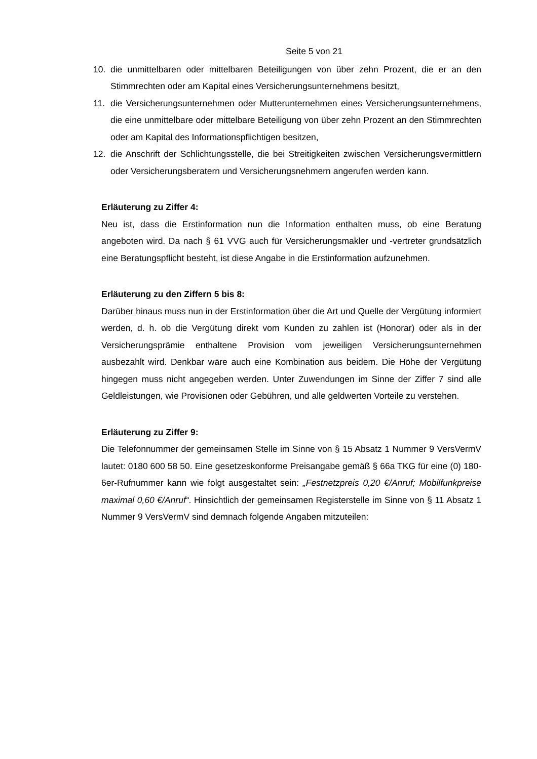Seite 5 von 21
10. die unmittelbaren oder mittelbaren Beteiligungen von über zehn Prozent, die er an den Stimmrechten oder am Kapital eines Versicherungsunternehmens besitzt,
11. die Versicherungsunternehmen oder Mutterunternehmen eines Versicherungsunternehmens, die eine unmittelbare oder mittelbare Beteiligung von über zehn Prozent an den Stimmrechten oder am Kapital des Informationspflichtigen besitzen,
12. die Anschrift der Schlichtungsstelle, die bei Streitigkeiten zwischen Versicherungsvermittlern oder Versicherungsberatern und Versicherungsnehmern angerufen werden kann.
Erläuterung zu Ziffer 4:
Neu ist, dass die Erstinformation nun die Information enthalten muss, ob eine Beratung angeboten wird. Da nach § 61 VVG auch für Versicherungsmakler und -vertreter grundsätzlich eine Beratungspflicht besteht, ist diese Angabe in die Erstinformation aufzunehmen.
Erläuterung zu den Ziffern 5 bis 8:
Darüber hinaus muss nun in der Erstinformation über die Art und Quelle der Vergütung informiert werden, d. h. ob die Vergütung direkt vom Kunden zu zahlen ist (Honorar) oder als in der Versicherungsprämie enthaltene Provision vom jeweiligen Versicherungsunternehmen ausbezahlt wird. Denkbar wäre auch eine Kombination aus beidem. Die Höhe der Vergütung hingegen muss nicht angegeben werden. Unter Zuwendungen im Sinne der Ziffer 7 sind alle Geldleistungen, wie Provisionen oder Gebühren, und alle geldwerten Vorteile zu verstehen.
Erläuterung zu Ziffer 9:
Die Telefonnummer der gemeinsamen Stelle im Sinne von § 15 Absatz 1 Nummer 9 VersVermV lautet: 0180 600 58 50. Eine gesetzeskonforme Preisangabe gemäß § 66a TKG für eine (0) 180-6er-Rufnummer kann wie folgt ausgestaltet sein: „Festnetzpreis 0,20 €/Anruf; Mobilfunkpreise maximal 0,60 €/Anruf“. Hinsichtlich der gemeinsamen Registerstelle im Sinne von § 11 Absatz 1 Nummer 9 VersVermV sind demnach folgende Angaben mitzuteilen: